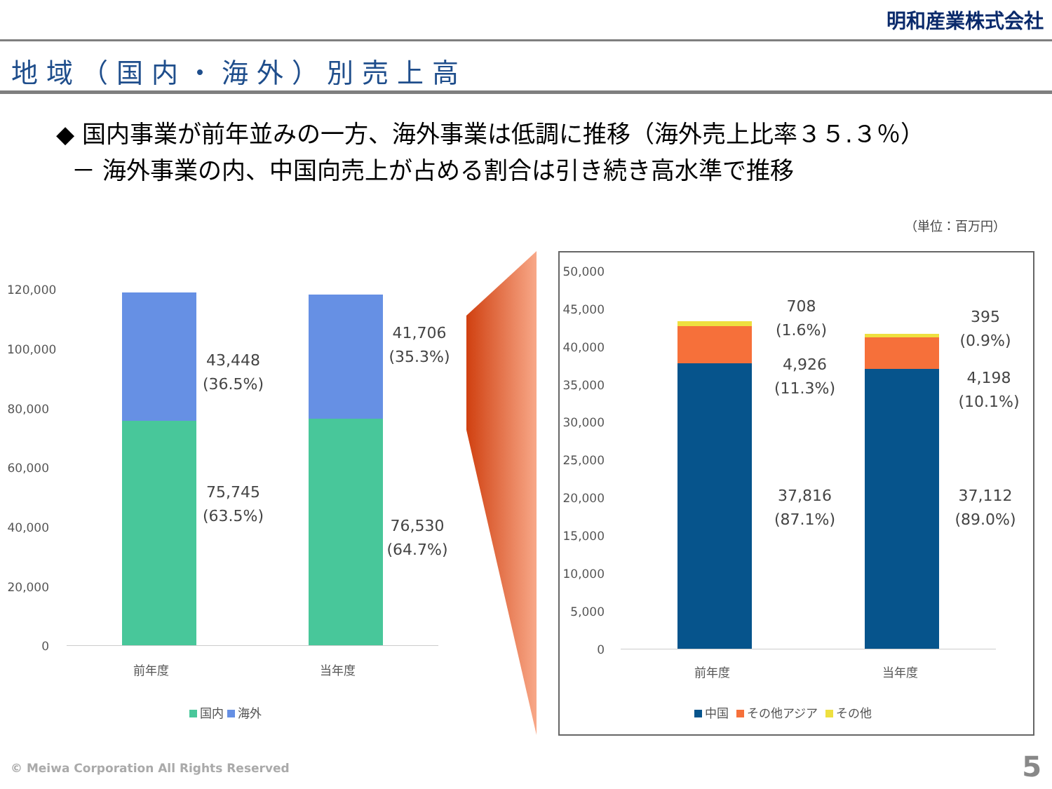明和産業株式会社
地域（国内・海外）別売上高
◆ 国内事業が前年並みの一方、海外事業は低調に推移（海外売上比率３５.３％）
－ 海外事業の内、中国向売上が占める割合は引き続き高水準で推移
（単位：百万円）
120,000
100,000
80,000
60,000
40,000
20,000
0
43,448
(36.5%)
75,745
(63.5%)
41,706
(35.3%)
76,530
(64.7%)
前年度 当年度
国内 海外
50,000
45,000
40,000
35,000
30,000
25,000
20,000
15,000
10,000
5,000
0
708
(1.6%)
4,926
(11.3%)
37,816
(87.1%)
395
(0.9%)
4,198
(10.1%)
37,112
(89.0%)
前年度 当年度
中国 その他アジア その他
© Meiwa Corporation All Rights Reserved
5